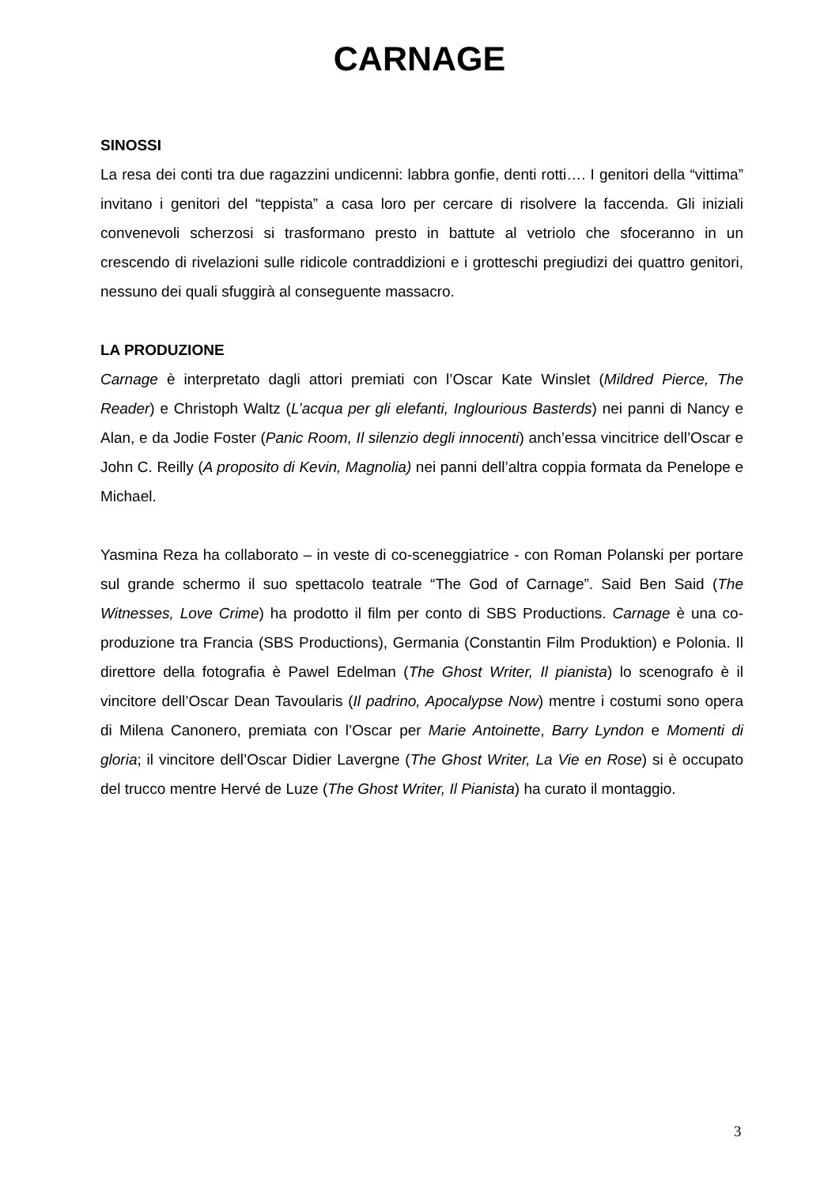CARNAGE
SINOSSI
La resa dei conti tra due ragazzini undicenni: labbra gonfie, denti rotti…. I genitori della “vittima” invitano i genitori del “teppista” a casa loro per cercare di risolvere la faccenda. Gli iniziali convenevoli scherzosi si trasformano presto in battute al vetriolo che sfoceranno in un crescendo di rivelazioni sulle ridicole contraddizioni e i grotteschi pregiudizi dei quattro genitori, nessuno dei quali sfuggirà al conseguente massacro.
LA PRODUZIONE
Carnage è interpretato dagli attori premiati con l’Oscar Kate Winslet (Mildred Pierce, The Reader) e Christoph Waltz (L’acqua per gli elefanti, Inglourious Basterds) nei panni di Nancy e Alan, e da Jodie Foster (Panic Room, Il silenzio degli innocenti) anch’essa vincitrice dell’Oscar e John C. Reilly (A proposito di Kevin, Magnolia) nei panni dell’altra coppia formata da Penelope e Michael.
Yasmina Reza ha collaborato – in veste di co-sceneggiatrice - con Roman Polanski per portare sul grande schermo il suo spettacolo teatrale “The God of Carnage”. Said Ben Said (The Witnesses, Love Crime) ha prodotto il film per conto di SBS Productions. Carnage è una co-produzione tra Francia (SBS Productions), Germania (Constantin Film Produktion) e Polonia. Il direttore della fotografia è Pawel Edelman (The Ghost Writer, Il pianista) lo scenografo è il vincitore dell’Oscar Dean Tavoularis (Il padrino, Apocalypse Now) mentre i costumi sono opera di Milena Canonero, premiata con l’Oscar per Marie Antoinette, Barry Lyndon e Momenti di gloria; il vincitore dell’Oscar Didier Lavergne (The Ghost Writer, La Vie en Rose) si è occupato del trucco mentre Hervé de Luze (The Ghost Writer, Il Pianista) ha curato il montaggio.
3